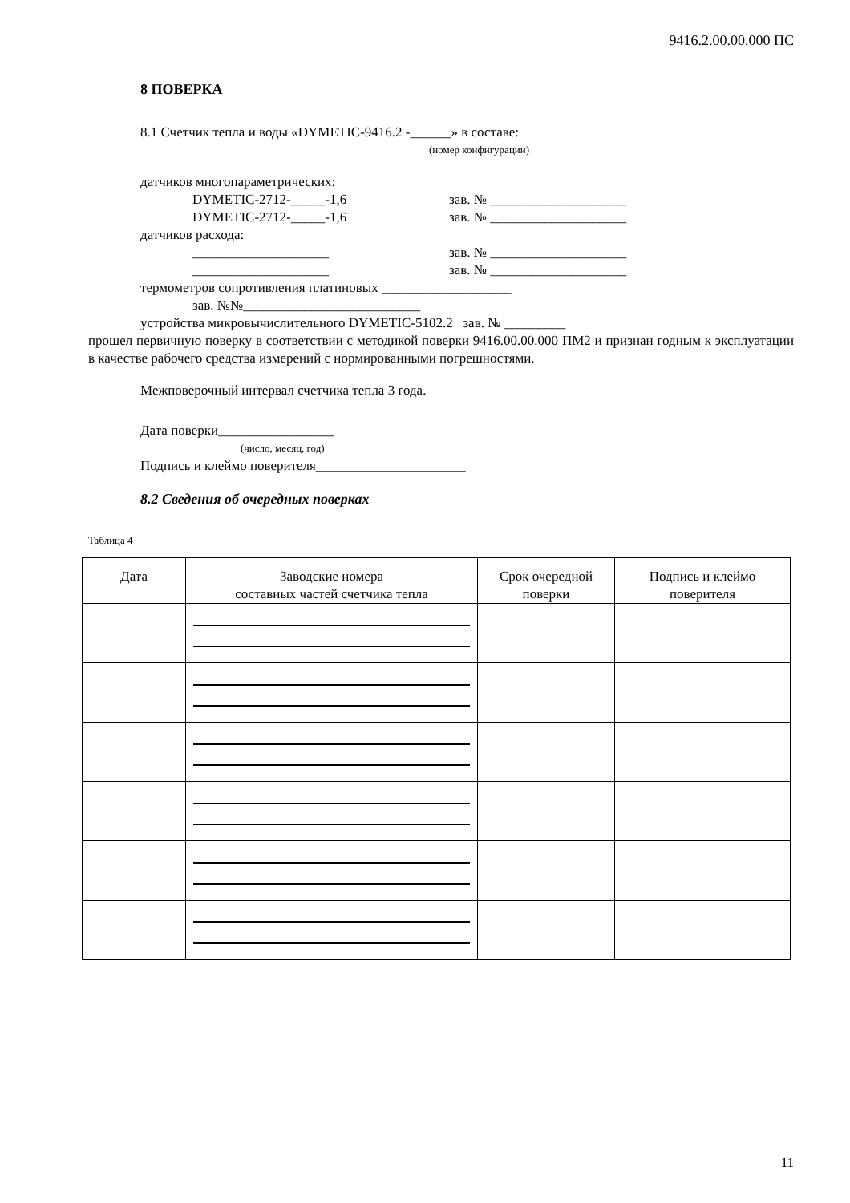9416.2.00.00.000 ПС
8 ПОВЕРКА
8.1 Счетчик тепла и воды «DYMETIC-9416.2 -______» в составе:
(номер конфигурации)
датчиков многопараметрических:
DYMETIC-2712-_____-1,6 зав. № ____________________
DYMETIC-2712-_____-1,6 зав. № ____________________
датчиков расхода:
____________________ зав. № ____________________
____________________ зав. № ____________________
термометров сопротивления платиновых ___________________
зав. №№__________________________
устройства микровычислительного DYMETIC-5102.2 зав. № _________
прошел первичную поверку в соответствии с методикой поверки 9416.00.00.000 ПМ2 и признан годным к эксплуатации в качестве рабочего средства измерений с нормированными погрешностями.
Межповерочный интервал счетчика тепла 3 года.
Дата поверки_________________
(число, месяц, год)
Подпись и клеймо поверителя______________________
8.2 Сведения об очередных поверках
Таблица 4
| Дата | Заводские номера составных частей счетчика тепла | Срок очередной поверки | Подпись и клеймо поверителя |
| --- | --- | --- | --- |
11